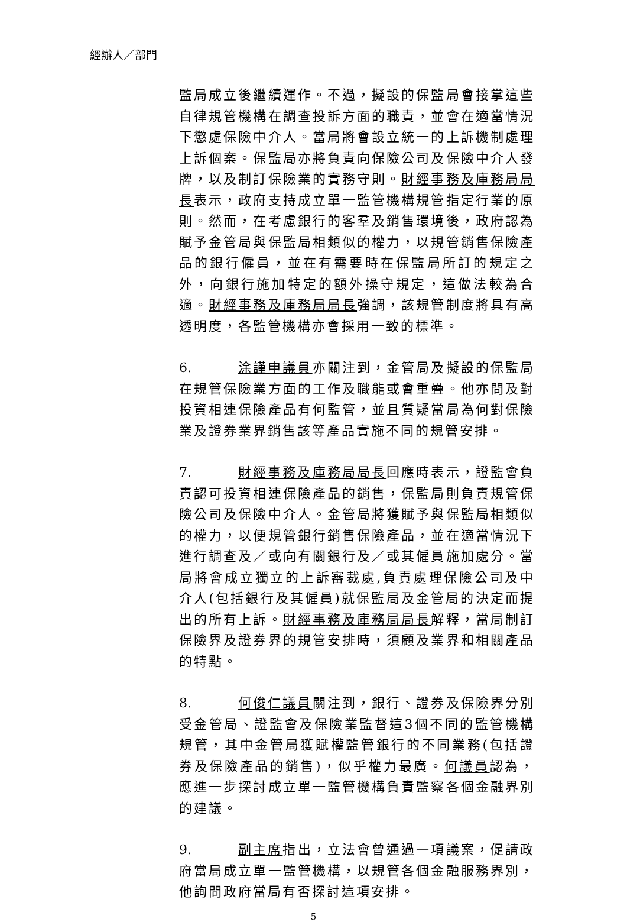經辦人／部門
監局成立後繼續運作。不過，擬設的保監局會接掌這些自律規管機構在調查投訴方面的職責，並會在適當情況下懲處保險中介人。當局將會設立統一的上訴機制處理上訴個案。保監局亦將負責向保險公司及保險中介人發牌，以及制訂保險業的實務守則。財經事務及庫務局局長表示，政府支持成立單一監管機構規管指定行業的原則。然而，在考慮銀行的客羣及銷售環境後，政府認為賦予金管局與保監局相類似的權力，以規管銷售保險產品的銀行僱員，並在有需要時在保監局所訂的規定之外，向銀行施加特定的額外操守規定，這做法較為合適。財經事務及庫務局局長強調，該規管制度將具有高透明度，各監管機構亦會採用一致的標準。
6. 涂謹申議員亦關注到，金管局及擬設的保監局在規管保險業方面的工作及職能或會重疊。他亦問及對投資相連保險產品有何監管，並且質疑當局為何對保險業及證券業界銷售該等產品實施不同的規管安排。
7. 財經事務及庫務局局長回應時表示，證監會負責認可投資相連保險產品的銷售，保監局則負責規管保險公司及保險中介人。金管局將獲賦予與保監局相類似的權力，以便規管銀行銷售保險產品，並在適當情況下進行調查及／或向有關銀行及／或其僱員施加處分。當局將會成立獨立的上訴審裁處,負責處理保險公司及中介人(包括銀行及其僱員)就保監局及金管局的決定而提出的所有上訴。財經事務及庫務局局長解釋，當局制訂保險界及證券界的規管安排時，須顧及業界和相關產品的特點。
8. 何俊仁議員關注到，銀行、證券及保險界分別受金管局、證監會及保險業監督這3個不同的監管機構規管，其中金管局獲賦權監管銀行的不同業務(包括證券及保險產品的銷售)，似乎權力最廣。何議員認為，應進一步探討成立單一監管機構負責監察各個金融界別的建議。
9. 副主席指出，立法會曾通過一項議案，促請政府當局成立單一監管機構，以規管各個金融服務界別，他詢問政府當局有否探討這項安排。
5